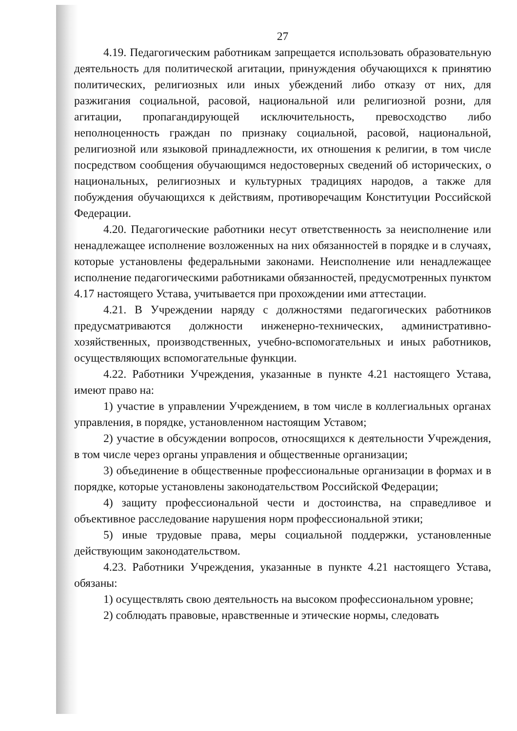27
4.19. Педагогическим работникам запрещается использовать образовательную деятельность для политической агитации, принуждения обучающихся к принятию политических, религиозных или иных убеждений либо отказу от них, для разжигания социальной, расовой, национальной или религиозной розни, для агитации, пропагандирующей исключительность, превосходство либо неполноценность граждан по признаку социальной, расовой, национальной, религиозной или языковой принадлежности, их отношения к религии, в том числе посредством сообщения обучающимся недостоверных сведений об исторических, о национальных, религиозных и культурных традициях народов, а также для побуждения обучающихся к действиям, противоречащим Конституции Российской Федерации.
4.20. Педагогические работники несут ответственность за неисполнение или ненадлежащее исполнение возложенных на них обязанностей в порядке и в случаях, которые установлены федеральными законами. Неисполнение или ненадлежащее исполнение педагогическими работниками обязанностей, предусмотренных пунктом 4.17 настоящего Устава, учитывается при прохождении ими аттестации.
4.21. В Учреждении наряду с должностями педагогических работников предусматриваются должности инженерно-технических, административно-хозяйственных, производственных, учебно-вспомогательных и иных работников, осуществляющих вспомогательные функции.
4.22. Работники Учреждения, указанные в пункте 4.21 настоящего Устава, имеют право на:
1) участие в управлении Учреждением, в том числе в коллегиальных органах управления, в порядке, установленном настоящим Уставом;
2) участие в обсуждении вопросов, относящихся к деятельности Учреждения, в том числе через органы управления и общественные организации;
3) объединение в общественные профессиональные организации в формах и в порядке, которые установлены законодательством Российской Федерации;
4) защиту профессиональной чести и достоинства, на справедливое и объективное расследование нарушения норм профессиональной этики;
5) иные трудовые права, меры социальной поддержки, установленные действующим законодательством.
4.23. Работники Учреждения, указанные в пункте 4.21 настоящего Устава, обязаны:
1) осуществлять свою деятельность на высоком профессиональном уровне;
2) соблюдать правовые, нравственные и этические нормы, следовать